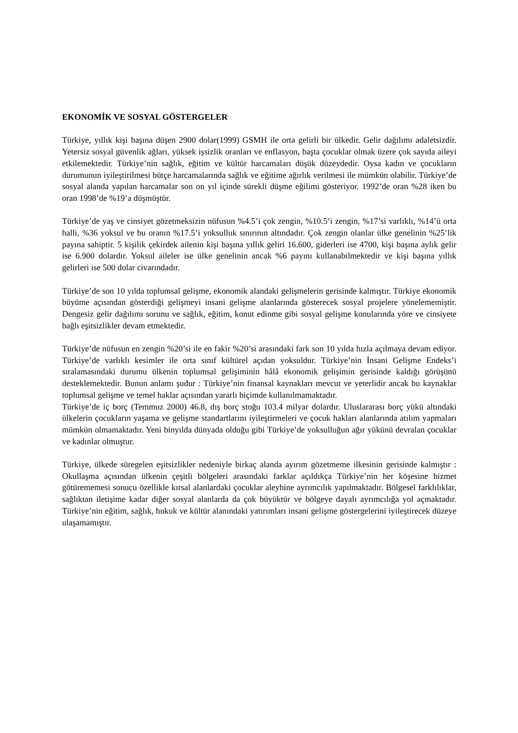EKONOMİK VE SOSYAL GÖSTERGELER
Türkiye, yıllık kişi başına düşen 2900 dolar(1999) GSMH ile orta gelirli bir ülkedir. Gelir dağılımı adaletsizdir. Yetersiz sosyal güvenlik ağları, yüksek işsizlik oranları ve enflasyon, başta çocuklar olmak üzere çok sayıda aileyi etkilemektedir. Türkiye’nin sağlık, eğitim ve kültür harcamaları düşük düzeydedir. Oysa kadın ve çocukların durumunun iyileştirilmesi bütçe harcamalarında sağlık ve eğitime ağırlık verilmesi ile mümkün olabilir. Türkiye’de sosyal alanda yapılan harcamalar son on yıl içinde sürekli düşme eğilimi gösteriyor. 1992’de oran %28 iken bu oran 1998’de %19’a düşmüştür.
Türkiye’de yaş ve cinsiyet gözetmeksizin nüfusun %4.5’i çok zengin, %10.5’i zengin, %17’si varlıklı, %14’ü orta halli, %36 yoksul ve bu oranın %17.5’i yoksulluk sınırının altındadır. Çok zengin olanlar ülke genelinin %25’lik payına sahiptir. 5 kişilik çekirdek ailenin kişi başına yıllık geliri 16.600, giderleri ise 4700, kişi başına aylık gelir ise 6.900 dolardır. Yoksul aileler ise ülke genelinin ancak %6 payını kullanabilmektedir ve kişi başına yıllık gelirleri ise 500 dolar civarındadır.
Türkiye’de son 10 yılda toplumsal gelişme, ekonomik alandaki gelişmelerin gerisinde kalmıştır. Türkiye ekonomik büyüme açısından gösterdiği gelişmeyi insani gelişme alanlarında gösterecek sosyal projelere yönelememiştir. Dengesiz gelir dağılımı sorunu ve sağlık, eğitim, konut edinme gibi sosyal gelişme konularında yöre ve cinsiyete bağlı eşitsizlikler devam etmektedir.
Türkiye’de nüfusun en zengin %20’si ile en fakir %20’si arasındaki fark son 10 yılda hızla açılmaya devam ediyor. Türkiye’de varlıklı kesimler ile orta sınıf kültürel açıdan yoksuldur. Türkiye’nin İnsani Gelişme Endeks’i sıralamasındaki durumu ülkenin toplumsal gelişiminin hâlâ ekonomik gelişimin gerisinde kaldığı görüşünü desteklemektedir. Bunun anlamı şudur : Türkiye’nin finansal kaynakları mevcut ve yeterlidir ancak bu kaynaklar toplumsal gelişme ve temel haklar açısından yararlı biçimde kullanılmamaktadır.
Türkiye’de iç borç (Temmuz 2000) 46.8, dış borç stoğu 103.4 milyar dolardır. Uluslararası borç yükü altındaki ülkelerin çocukların yaşama ve gelişme standartlarını iyileştirmeleri ve çocuk hakları alanlarında atılım yapmaları mümkün olmamaktadır. Yeni binyılda dünyada olduğu gibi Türkiye’de yoksulluğun ağır yükünü devralan çocuklar ve kadınlar olmuştur.
Türkiye, ülkede süregelen eşitsizlikler nedeniyle birkaç alanda ayırım gözetmeme ilkesinin gerisinde kalmıştır : Okullaşma açısından ülkenin çeşitli bölgeleri arasındaki farklar açıldıkça Türkiye’nin her köşesine hizmet götürememesi sonucu özellikle kırsal alanlardaki çocuklar aleyhine ayrımcılık yapılmaktadır. Bölgesel farklılıklar, sağlıktan iletişime kadar diğer sosyal alanlarda da çok büyüktür ve bölgeye dayalı ayrımcılığa yol açmaktadır. Türkiye’nin eğitim, sağlık, hukuk ve kültür alanındaki yatırımları insani gelişme göstergelerini iyileştirecek düzeye ulaşamamıştır.